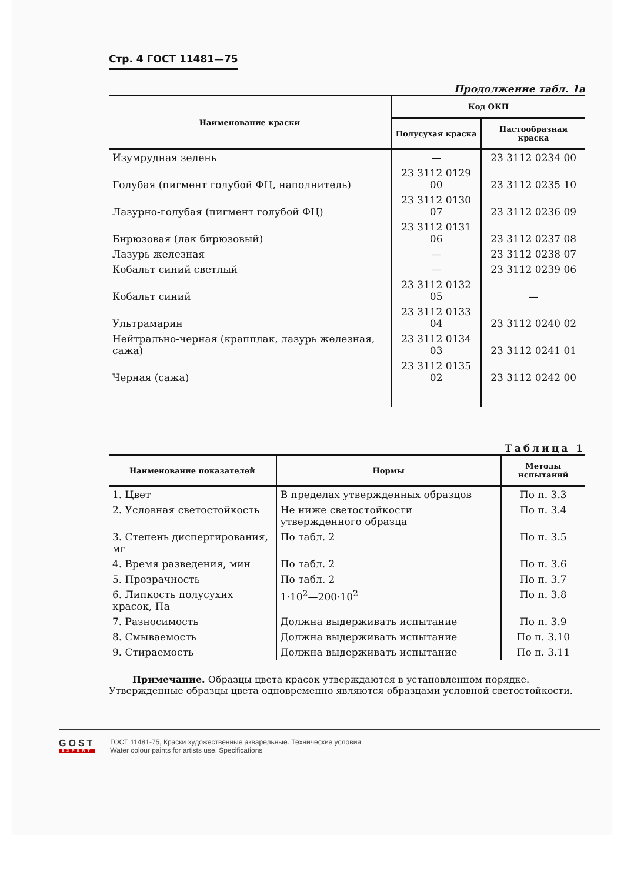Стр. 4 ГОСТ 11481—75
Продолжение табл. 1а
| Наименование краски | Код ОКП | |
| --- | --- | --- |
| | Полусухая краска | Пастообразная краска |
| Изумрудная зелень | — | 23 3112 0234 00 |
| Голубая (пигмент голубой ФЦ, наполнитель) | 23 3112 0129 00 | 23 3112 0235 10 |
| Лазурно-голубая (пигмент голубой ФЦ) | 23 3112 0130 07 | 23 3112 0236 09 |
| Бирюзовая (лак бирюзовый) | 23 3112 0131 06 | 23 3112 0237 08 |
| Лазурь железная | — | 23 3112 0238 07 |
| Кобальт синий светлый | — | 23 3112 0239 06 |
| Кобальт синий | 23 3112 0132 05 | — |
| Ультрамарин | 23 3112 0133 04 | 23 3112 0240 02 |
| Нейтрально-черная (крапплак, лазурь железная, сажа) | 23 3112 0134 03 | 23 3112 0241 01 |
| Черная (сажа) | 23 3112 0135 02 | 23 3112 0242 00 |
Таблица 1
| Наименование показателей | Нормы | Методы испытаний |
| --- | --- | --- |
| 1. Цвет | В пределах утвержденных образцов | По п. 3.3 |
| 2. Условная светостойкость | Не ниже светостойкости утвержденного образца | По п. 3.4 |
| 3. Степень диспергирования, мг | По табл. 2 | По п. 3.5 |
| 4. Время разведения, мин | По табл. 2 | По п. 3.6 |
| 5. Прозрачность | По табл. 2 | По п. 3.7 |
| 6. Липкость полусухих красок, Па | 1·10<sup>2</sup>—200·10<sup>2</sup> | По п. 3.8 |
| 7. Разносимость | Должна выдерживать испытание | По п. 3.9 |
| 8. Смываемость | Должна выдерживать испытание | По п. 3.10 |
| 9. Стираемость | Должна выдерживать испытание | По п. 3.11 |
Примечание. Образцы цвета красок утверждаются в установленном порядке. Утвержденные образцы цвета одновременно являются образцами условной светостойкости.
GOST
EXPERT
ГОСТ 11481-75, Краски художественные акварельные. Технические условия
Water colour paints for artists use. Specifications